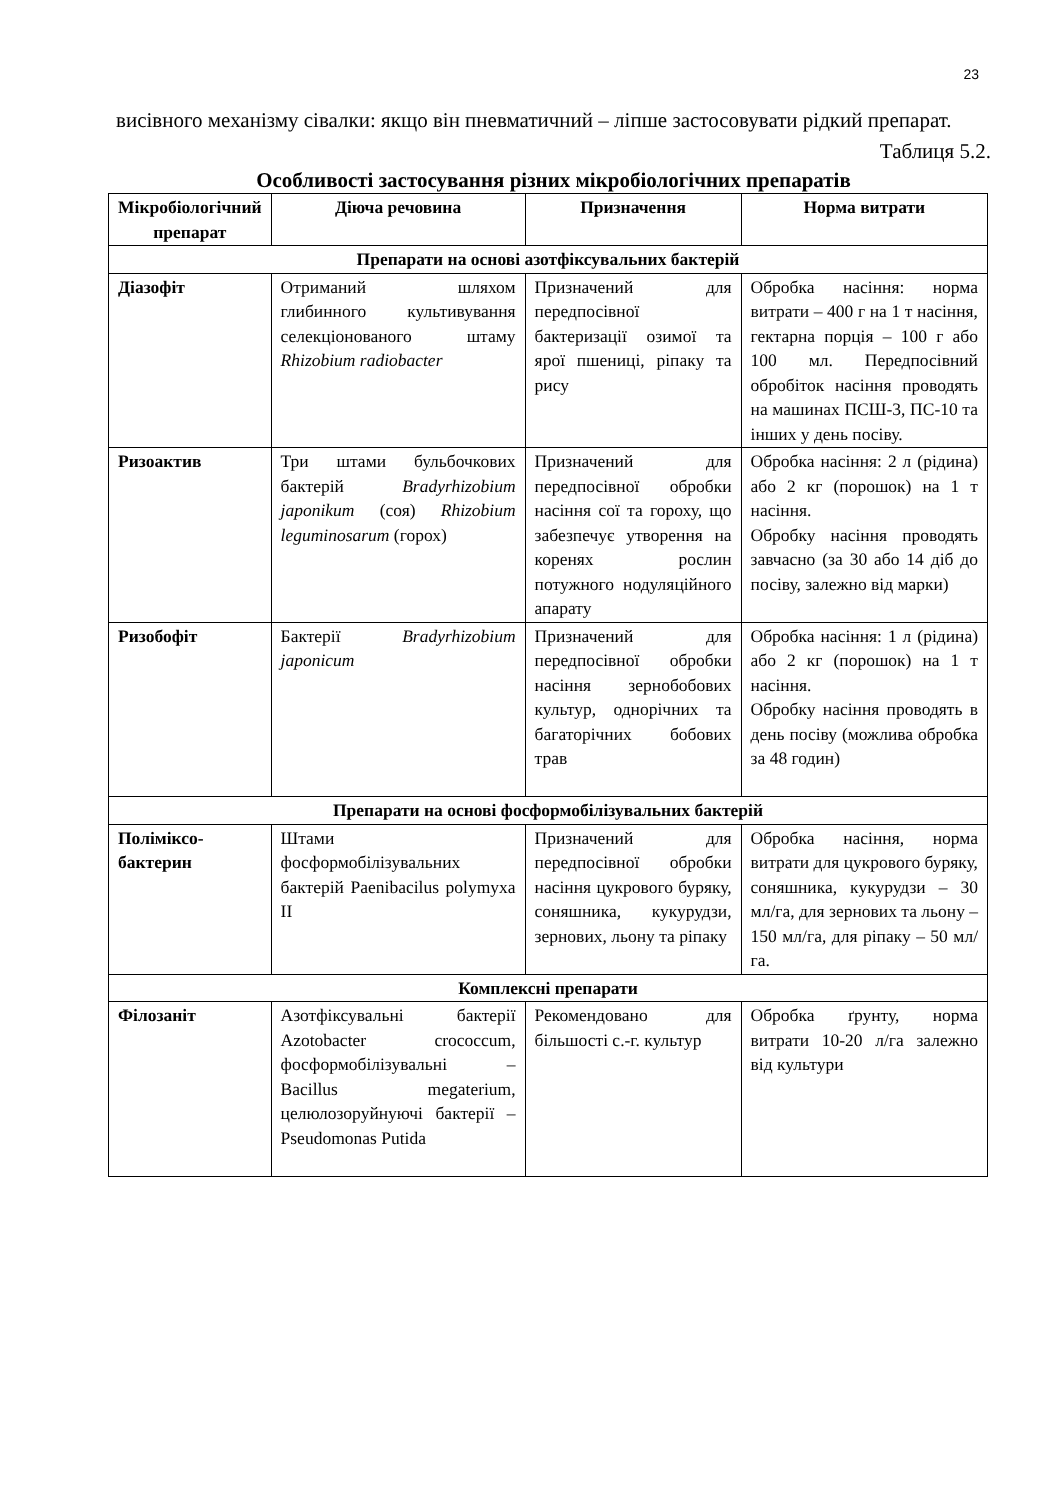23
висівного механізму сівалки: якщо він пневматичний – ліпше застосовувати рідкий препарат.
Таблиця 5.2.
Особливості застосування різних мікробіологічних препаратів
| Мікробіологічний препарат | Діюча речовина | Призначення | Норма витрати |
| --- | --- | --- | --- |
| Препарати на основі азотфіксувальних бактерій | | | |
| Діазофіт | Отриманий шляхом глибинного культивування селекціонованого штаму Rhizobium radiobacter | Призначений для передпосівної бактеризації озимої та ярої пшениці, ріпаку та рису | Обробка насіння: норма витрати – 400 г на 1 т насіння, гектарна порція – 100 г або 100 мл. Передпосівний обробіток насіння проводять на машинах ПСШ-3, ПС-10 та інших у день посіву. |
| Ризоактив | Три штами бульбочкових бактерій Bradyrhizobium japonikum (соя) Rhizobium leguminosarum (горох) | Призначений для передпосівної обробки насіння сої та гороху, що забезпечує утворення на коренях рослин потужного нодуляційного апарату | Обробка насіння: 2 л (рідина) або 2 кг (порошок) на 1 т насіння. Обробку насіння проводять завчасно (за 30 або 14 діб до посіву, залежно від марки) |
| Ризобофіт | Бактерії Bradyrhizobium japonicum | Призначений для передпосівної обробки насіння зернобобових культур, однорічних та багаторічних бобових трав | Обробка насіння: 1 л (рідина) або 2 кг (порошок) на 1 т насіння. Обробку насіння проводять в день посіву (можлива обробка за 48 годин) |
| Препарати на основі фосформобілізувальних бактерій | | | |
| Поліміксо-бактерин | Штами фосформобілізувальних бактерій Paenibacilus polymyxa II | Призначений для передпосівної обробки насіння цукрового буряку, соняшника, кукурудзи, зернових, льону та ріпаку | Обробка насіння, норма витрати для цукрового буряку, соняшника, кукурудзи – 30 мл/га, для зернових та льону – 150 мл/га, для ріпаку – 50 мл/га. |
| Комплексні препарати | | | |
| Філозаніт | Азотфіксувальні бактерії Azotobacter crococcum, фосформобілізувальні – Bacillus megaterium, целюлозоруйнуючі бактерії – Pseudomonas Putida | Рекомендовано для більшості с.-г. культур | Обробка ґрунту, норма витрати 10-20 л/га залежно від культури |